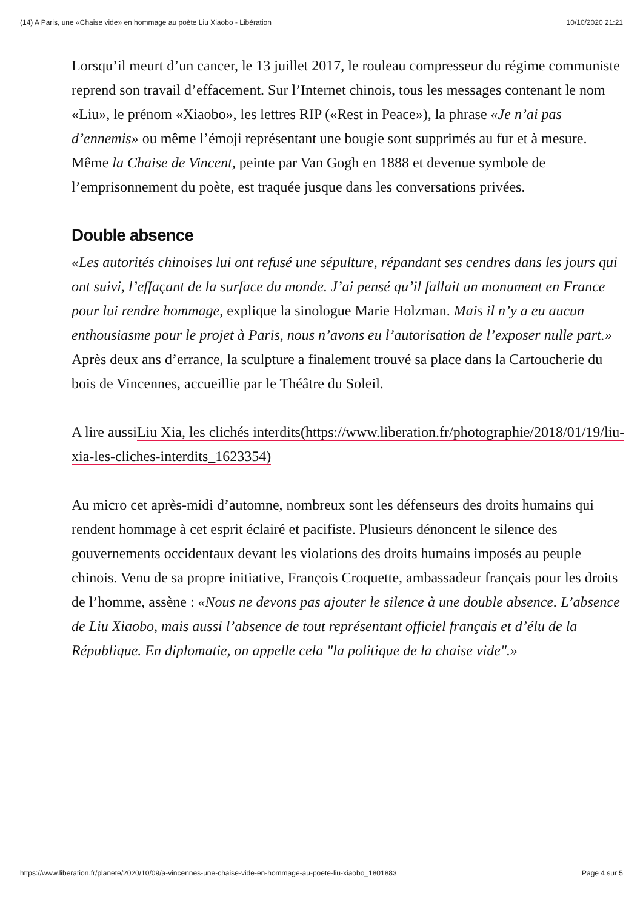(14) A Paris, une «Chaise vide» en hommage au poète Liu Xiaobo - Libération 10/10/2020 21:21
Lorsqu’il meurt d’un cancer, le 13 juillet 2017, le rouleau compresseur du régime communiste reprend son travail d’effacement. Sur l’Internet chinois, tous les messages contenant le nom «Liu», le prénom «Xiaobo», les lettres RIP («Rest in Peace»), la phrase «Je n’ai pas d’ennemis» ou même l’émoji représentant une bougie sont supprimés au fur et à mesure. Même la Chaise de Vincent, peinte par Van Gogh en 1888 et devenue symbole de l’emprisonnement du poète, est traquée jusque dans les conversations privées.
Double absence
«Les autorités chinoises lui ont refusé une sépulture, répandant ses cendres dans les jours qui ont suivi, l’effaçant de la surface du monde. J’ai pensé qu’il fallait un monument en France pour lui rendre hommage, explique la sinologue Marie Holzman. Mais il n’y a eu aucun enthousiasme pour le projet à Paris, nous n’avons eu l’autorisation de l’exposer nulle part.» Après deux ans d’errance, la sculpture a finalement trouvé sa place dans la Cartoucherie du bois de Vincennes, accueillie par le Théâtre du Soleil.
A lire aussiLiu Xia, les clichés interdits(https://www.liberation.fr/photographie/2018/01/19/liu-xia-les-cliches-interdits_1623354)
Au micro cet après-midi d’automne, nombreux sont les défenseurs des droits humains qui rendent hommage à cet esprit éclairé et pacifiste. Plusieurs dénoncent le silence des gouvernements occidentaux devant les violations des droits humains imposés au peuple chinois. Venu de sa propre initiative, François Croquette, ambassadeur français pour les droits de l’homme, assène : «Nous ne devons pas ajouter le silence à une double absence. L’absence de Liu Xiaobo, mais aussi l’absence de tout représentant officiel français et d’élu de la République. En diplomatie, on appelle cela "la politique de la chaise vide".»
https://www.liberation.fr/planete/2020/10/09/a-vincennes-une-chaise-vide-en-hommage-au-poete-liu-xiaobo_1801883 Page 4 sur 5